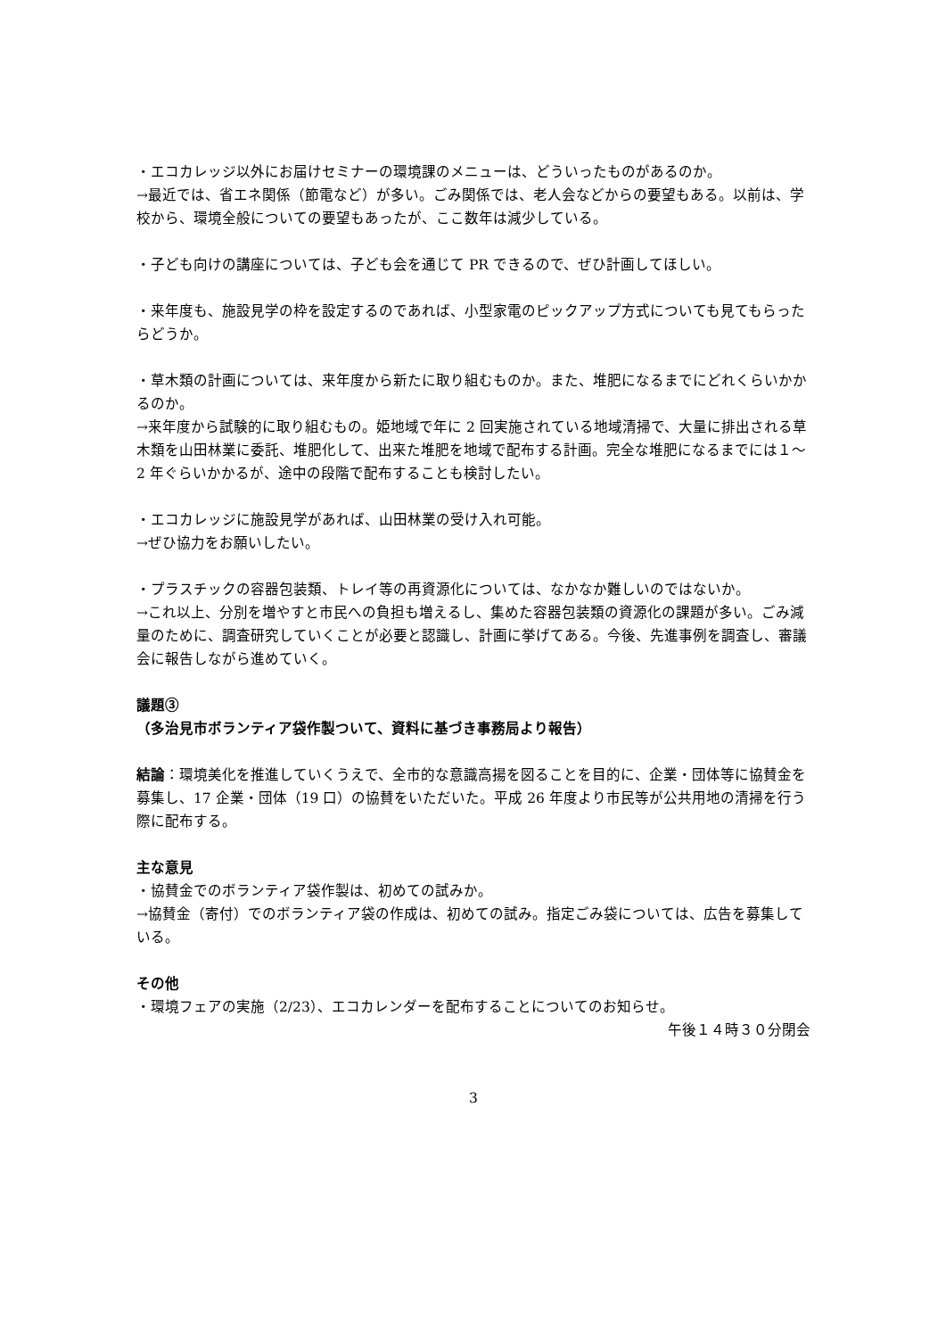・エコカレッジ以外にお届けセミナーの環境課のメニューは、どういったものがあるのか。
→最近では、省エネ関係（節電など）が多い。ごみ関係では、老人会などからの要望もある。以前は、学校から、環境全般についての要望もあったが、ここ数年は減少している。
・子ども向けの講座については、子ども会を通じて PR できるので、ぜひ計画してほしい。
・来年度も、施設見学の枠を設定するのであれば、小型家電のピックアップ方式についても見てもらったらどうか。
・草木類の計画については、来年度から新たに取り組むものか。また、堆肥になるまでにどれくらいかかるのか。
→来年度から試験的に取り組むもの。姫地域で年に 2 回実施されている地域清掃で、大量に排出される草木類を山田林業に委託、堆肥化して、出来た堆肥を地域で配布する計画。完全な堆肥になるまでには１～2 年ぐらいかかるが、途中の段階で配布することも検討したい。
・エコカレッジに施設見学があれば、山田林業の受け入れ可能。
→ぜひ協力をお願いしたい。
・プラスチックの容器包装類、トレイ等の再資源化については、なかなか難しいのではないか。
→これ以上、分別を増やすと市民への負担も増えるし、集めた容器包装類の資源化の課題が多い。ごみ減量のために、調査研究していくことが必要と認識し、計画に挙げてある。今後、先進事例を調査し、審議会に報告しながら進めていく。
議題③
（多治見市ボランティア袋作製ついて、資料に基づき事務局より報告）
結論：環境美化を推進していくうえで、全市的な意識高揚を図ることを目的に、企業・団体等に協賛金を募集し、17 企業・団体（19 口）の協賛をいただいた。平成 26 年度より市民等が公共用地の清掃を行う際に配布する。
主な意見
・協賛金でのボランティア袋作製は、初めての試みか。
→協賛金（寄付）でのボランティア袋の作成は、初めての試み。指定ごみ袋については、広告を募集している。
その他
・環境フェアの実施（2/23）、エコカレンダーを配布することについてのお知らせ。
午後１４時３０分閉会
3